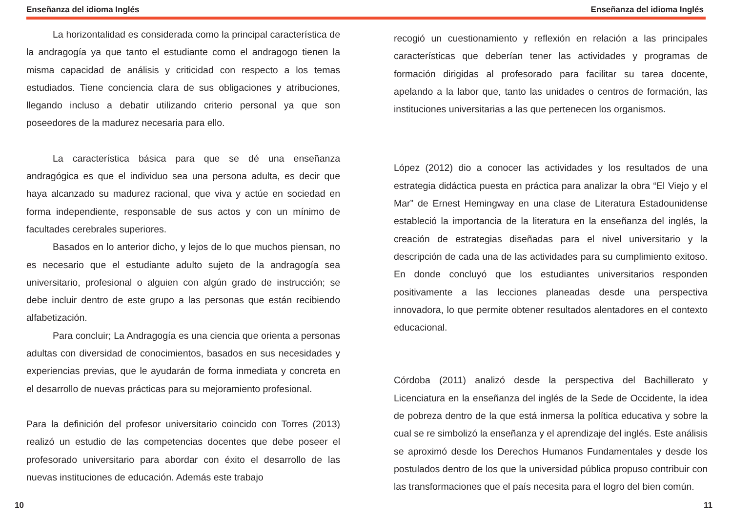Enseñanza del idioma Inglés Enseñanza del idioma Inglés
La horizontalidad es considerada como la principal característica de la andragogía ya que tanto el estudiante como el andragogo tienen la misma capacidad de análisis y criticidad con respecto a los temas estudiados. Tiene conciencia clara de sus obligaciones y atribuciones, llegando incluso a debatir utilizando criterio personal ya que son poseedores de la madurez necesaria para ello.
La característica básica para que se dé una enseñanza andragógica es que el individuo sea una persona adulta, es decir que haya alcanzado su madurez racional, que viva y actúe en sociedad en forma independiente, responsable de sus actos y con un mínimo de facultades cerebrales superiores.
Basados en lo anterior dicho, y lejos de lo que muchos piensan, no es necesario que el estudiante adulto sujeto de la andragogía sea universitario, profesional o alguien con algún grado de instrucción; se debe incluir dentro de este grupo a las personas que están recibiendo alfabetización.
Para concluir; La Andragogía es una ciencia que orienta a personas adultas con diversidad de conocimientos, basados en sus necesidades y experiencias previas, que le ayudarán de forma inmediata y concreta en el desarrollo de nuevas prácticas para su mejoramiento profesional.
Para la definición del profesor universitario coincido con Torres (2013) realizó un estudio de las competencias docentes que debe poseer el profesorado universitario para abordar con éxito el desarrollo de las nuevas instituciones de educación. Además este trabajo
recogió un cuestionamiento y reflexión en relación a las principales características que deberían tener las actividades y programas de formación dirigidas al profesorado para facilitar su tarea docente, apelando a la labor que, tanto las unidades o centros de formación, las instituciones universitarias a las que pertenecen los organismos.
López (2012) dio a conocer las actividades y los resultados de una estrategia didáctica puesta en práctica para analizar la obra “El Viejo y el Mar” de Ernest Hemingway en una clase de Literatura Estadounidense estableció la importancia de la literatura en la enseñanza del inglés, la creación de estrategias diseñadas para el nivel universitario y la descripción de cada una de las actividades para su cumplimiento exitoso. En donde concluyó que los estudiantes universitarios responden positivamente a las lecciones planeadas desde una perspectiva innovadora, lo que permite obtener resultados alentadores en el contexto educacional.
Córdoba (2011) analizó desde la perspectiva del Bachillerato y Licenciatura en la enseñanza del inglés de la Sede de Occidente, la idea de pobreza dentro de la que está inmersa la política educativa y sobre la cual se re simbolizó la enseñanza y el aprendizaje del inglés. Este análisis se aproximó desde los Derechos Humanos Fundamentales y desde los postulados dentro de los que la universidad pública propuso contribuir con las transformaciones que el país necesita para el logro del bien común.
10 11